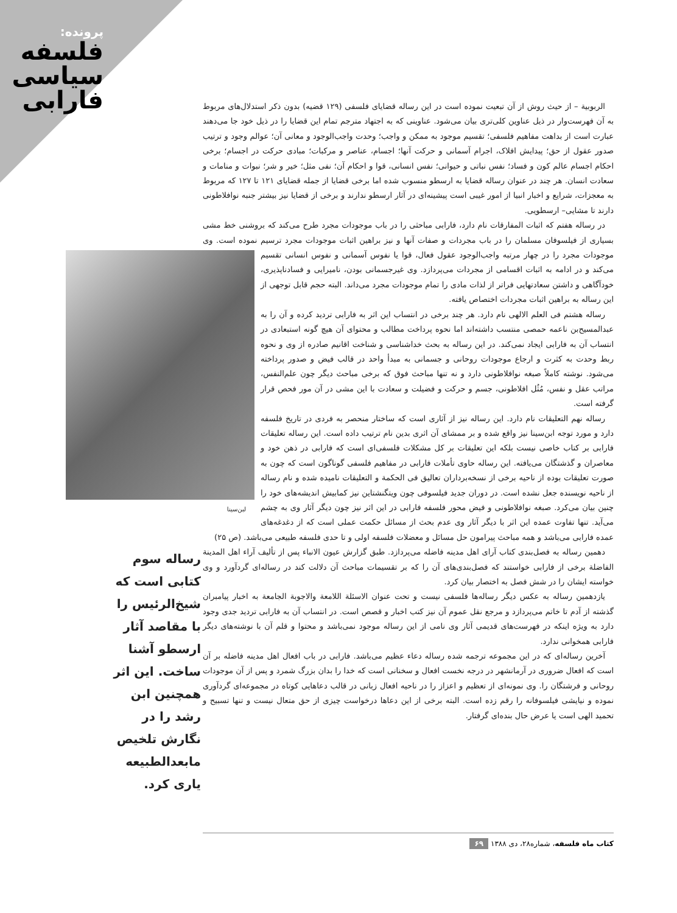پرونده:
فلسفه سیاسی فارابی
الربوبیة – از حیث روش از آن تبعیت نموده است در این رساله قضایای فلسفی (۱۲۹ قضیه) بدون ذکر استدلال‌های مربوط به آن فهرست‌وار در ذیل عناوین کلی‌تری بیان می‌شود. عناوینی که به اجتهاد مترجم تمام این قضایا را در ذیل خود جا می‌دهند عبارت است از بداهت مفاهیم فلسفی؛ تقسیم موجود به ممکن و واجب؛ وحدت واجب‌الوجود و معانی آن؛ عوالم وجود و ترتیب صدور عقول از حق؛ پیدایش افلاک، اجرام آسمانی و حرکت آنها؛ اجسام، عناصر و مرکبات؛ مبادی حرکت در اجسام؛ برخی احکام اجسام عالم کون و فساد؛ نفس نباتی و حیوانی؛ نفس انسانی، قوا و احکام آن؛ نفی مثل؛ خیر و شر؛ نبوات و منامات و سعادت انسان. هر چند در عنوان رساله قضایا به ارسطو منسوب شده اما برخی قضایا از جمله قضایای ۱۲۱ تا ۱۲۷ که مربوط به معجزات، شرایع و اخبار انبیا از امور غیبی است پیشینه‌ای در آثار ارسطو ندارند و برخی از قضایا نیز بیشتر جنبه نوافلاطونی دارند تا مشایی– ارسطویی.
در رساله هفتم که اثبات المفارقات نام دارد، فارابی مباحثی را در باب موجودات مجرد طرح می‌کند که بروشنی خط مشی بسیاری از فیلسوفان مسلمان را در باب مجردات و صفات آنها و نیز براهین اثبات موجودات مجرد ترسیم نموده است. لبن‌سینا وی موجودات مجرد را در چهار مرتبه واجب‌الوجود عقول فعال، قوا یا نفوس آسمانی و نفوس انسانی تقسیم می‌کند و در ادامه به اثبات اقسامی از مجردات می‌پردازد. وی غیرجسمانی بودن، نامیرایی و فسادناپذیری، خودآگاهی و داشتن سعادتهایی فراتر از لذات مادی را تمام موجودات مجرد می‌داند. البته حجم قابل توجهی از این رساله به براهین اثبات مجردات اختصاص یافته.
رساله هشتم فی العلم الالهی نام دارد. هر چند برخی در انتساب این اثر به فارابی تردید کرده و آن را به عبدالمسیح‌بن ناعمه حمصی منتسب داشته‌اند اما نحوه پرداخت مطالب و محتوای آن هیچ گونه استبعادی در انتساب آن به فارابی ایجاد نمی‌کند. در این رساله به بحث خداشناسی و شناخت اقانیم صادره از وی و نحوه ربط وحدت به کثرت و ارجاع موجودات روحانی و جسمانی به مبدأ واحد در قالب فیض و صدور پرداخته می‌شود. نوشته کاملاً صبغه نوافلاطونی دارد و نه تنها مباحث فوق که برخی مباحث دیگر چون علم‌النفس، مراتب عقل و نفس، مُثُل افلاطونی، جسم و حرکت و فضیلت و سعادت با این مشی در آن مور فحص قرار گرفته است.
رساله نهم التعلیقات نام دارد. این رساله نیز از آثاری است که ساختار منحصر به فردی در تاریخ فلسفه دارد و مورد توجه ابن‌سینا نیز واقع شده و بر ممشای آن اثری بدین نام ترتیب داده است. این رساله تعلیقات فارابی بر کتاب خاصی نیست بلکه این تعلیقات بر کل مشکلات فلسفی‌ای است که فارابی در ذهن خود و معاصران و گذشتگان می‌یافته. این رساله حاوی تأملات فارابی در مفاهیم فلسفی گوناگون است که چون به صورت تعلیقات بوده از ناحیه برخی از نسخه‌برداران تعالیق فی الحکمة و التعلیقات نامیده شده و نام رساله از ناحیه نویسنده جعل نشده است. در دوران جدید فیلسوفی چون ویتگنشتاین نیز کمابیش اندیشه‌های خود را چنین بیان می‌کرد. صبغه نوافلاطونی و فیض محور فلسفه فارابی در این اثر نیز چون دیگر آثار وی به چشم می‌آید. تنها تفاوت عمده این اثر با دیگر آثار وی عدم بحث از مسائل حکمت عملی است که از دغدغه‌های عمده فارابی می‌باشد و همه مباحث پیرامون حل مسائل و معضلات فلسفه اولی و تا حدی فلسفه طبیعی می‌باشد. (ص ۲۵)
دهمین رساله به فصل‌بندی کتاب آرای اهل مدینه فاضله می‌پردازد. طبق گزارش عیون الانباء پس از تألیف آراء اهل المدینة الفاضلة برخی از فارابی خواستند که فصل‌بندی‌های آن را که بر تقسیمات مباحث آن دلالت کند در رساله‌ای گردآورد و وی خواسته ایشان را در شش فصل به اختصار بیان کرد.
یازدهمین رساله به عکس دیگر رساله‌ها فلسفی نیست و تحت عنوان الاسئلة اللامعة والاجوبة الجامعة به اخبار پیامبران گذشته از آدم تا خاتم می‌پردازد و مرجع نقل عموم آن نیز کتب اخبار و قصص است. در انتساب آن به فارابی تردید جدی وجود دارد به ویژه اینکه در فهرست‌های قدیمی آثار وی نامی از این رساله موجود نمی‌باشد و محتوا و قلم آن با نوشته‌های دیگر فارابی همخوانی ندارد.
آخرین رساله‌ای که در این مجموعه ترجمه شده رساله دعاء عظیم می‌باشد. فارابی در باب افعال اهل مدینه فاضله بر آن است که افعال ضروری در آرمانشهر در درجه نخست افعال و سخنانی است که خدا را بدان بزرگ شمرد و پس از آن موجودات روحانی و فرشتگان را. وی نمونه‌ای از تعظیم و اعزاز را در ناحیه افعال زبانی در قالب دعاهایی کوتاه در مجموعه‌ای گردآوری نموده و نیایشی فیلسوفانه را رقم زده است. البته برخی از این دعاها درخواست چیزی از حق متعال نیست و تنها تسبیح و تحمید الهی است یا عرض حال بنده‌ای گرفتار.
رساله سوم کتابی است که شیخ‌الرئیس را با مقاصد آثار ارسطو آشنا ساخت. این اثر همچنین ابن رشد را در نگارش تلخیص مابعدالطبیعه یاری کرد.
کتاب ماه فلسفه، شماره۲۸، دی ۱۳۸۸ ۶۹